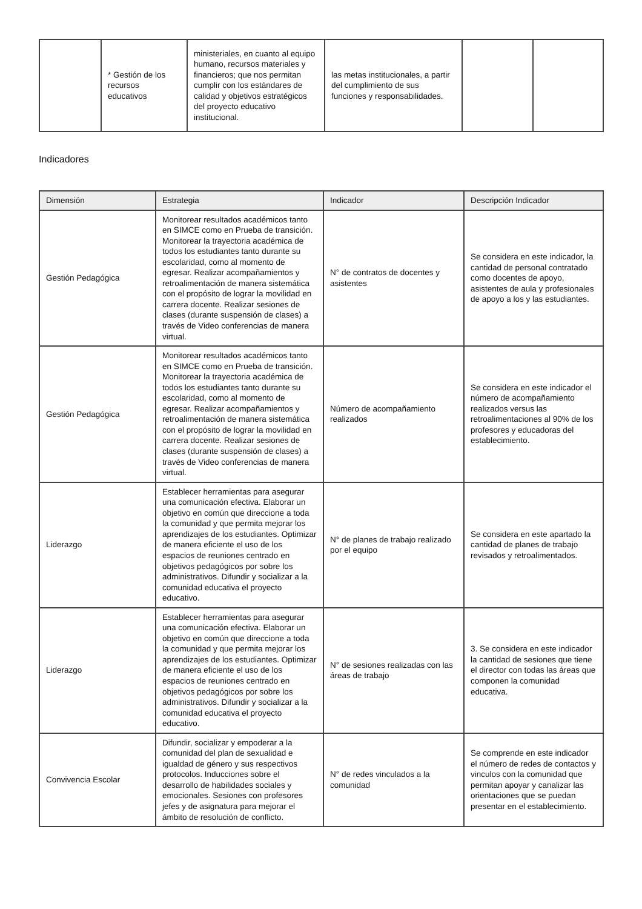| | * Gestión de los recursos educativos | ministeriales, en cuanto al equipo humano, recursos materiales y financieros; que nos permitan cumplir con los estándares de calidad y objetivos estratégicos del proyecto educativo institucional. | las metas institucionales, a partir del cumplimiento de sus funciones y responsabilidades. | | |
Indicadores
| Dimensión | Estrategia | Indicador | Descripción Indicador |
| --- | --- | --- | --- |
| Gestión Pedagógica | Monitorear resultados académicos tanto en SIMCE como en Prueba de transición. Monitorear la trayectoria académica de todos los estudiantes tanto durante su escolaridad, como al momento de egresar. Realizar acompañamientos y retroalimentación de manera sistemática con el propósito de lograr la movilidad en carrera docente. Realizar sesiones de clases (durante suspensión de clases) a través de Video conferencias de manera virtual. | N° de contratos de docentes y asistentes | Se considera en este indicador, la cantidad de personal contratado como docentes de apoyo, asistentes de aula y profesionales de apoyo a los y las estudiantes. |
| Gestión Pedagógica | Monitorear resultados académicos tanto en SIMCE como en Prueba de transición. Monitorear la trayectoria académica de todos los estudiantes tanto durante su escolaridad, como al momento de egresar. Realizar acompañamientos y retroalimentación de manera sistemática con el propósito de lograr la movilidad en carrera docente. Realizar sesiones de clases (durante suspensión de clases) a través de Video conferencias de manera virtual. | Número de acompañamiento realizados | Se considera en este indicador el número de acompañamiento realizados versus las retroalimentaciones al 90% de los profesores y educadoras del establecimiento. |
| Liderazgo | Establecer herramientas para asegurar una comunicación efectiva. Elaborar un objetivo en común que direccione a toda la comunidad y que permita mejorar los aprendizajes de los estudiantes. Optimizar de manera eficiente el uso de los espacios de reuniones centrado en objetivos pedagógicos por sobre los administrativos. Difundir y socializar a la comunidad educativa el proyecto educativo. | N° de planes de trabajo realizado por el equipo | Se considera en este apartado la cantidad de planes de trabajo revisados y retroalimentados. |
| Liderazgo | Establecer herramientas para asegurar una comunicación efectiva. Elaborar un objetivo en común que direccione a toda la comunidad y que permita mejorar los aprendizajes de los estudiantes. Optimizar de manera eficiente el uso de los espacios de reuniones centrado en objetivos pedagógicos por sobre los administrativos. Difundir y socializar a la comunidad educativa el proyecto educativo. | N° de sesiones realizadas con las áreas de trabajo | 3. Se considera en este indicador la cantidad de sesiones que tiene el director con todas las áreas que componen la comunidad educativa. |
| Convivencia Escolar | Difundir, socializar y empoderar a la comunidad del plan de sexualidad e igualdad de género y sus respectivos protocolos. Inducciones sobre el desarrollo de habilidades sociales y emocionales. Sesiones con profesores jefes y de asignatura para mejorar el ámbito de resolución de conflicto. | N° de redes vinculados a la comunidad | Se comprende en este indicador el número de redes de contactos y vinculos con la comunidad que permitan apoyar y canalizar las orientaciones que se puedan presentar en el establecimiento. |